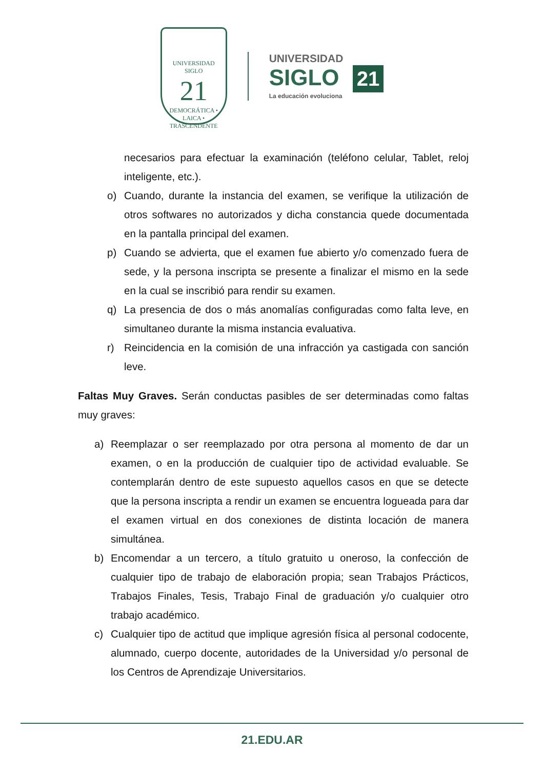UNIVERSIDAD
SIGLO
21
DEMOCRÁTICA • LAICA • TRASCENDENTE
UNIVERSIDAD
SIGLO 21
La educación evoluciona
necesarios para efectuar la examinación (teléfono celular, Tablet, reloj inteligente, etc.).
o) Cuando, durante la instancia del examen, se verifique la utilización de otros softwares no autorizados y dicha constancia quede documentada en la pantalla principal del examen.
p) Cuando se advierta, que el examen fue abierto y/o comenzado fuera de sede, y la persona inscripta se presente a finalizar el mismo en la sede en la cual se inscribió para rendir su examen.
q) La presencia de dos o más anomalías configuradas como falta leve, en simultaneo durante la misma instancia evaluativa.
r) Reincidencia en la comisión de una infracción ya castigada con sanción leve.
Faltas Muy Graves. Serán conductas pasibles de ser determinadas como faltas muy graves:
a) Reemplazar o ser reemplazado por otra persona al momento de dar un examen, o en la producción de cualquier tipo de actividad evaluable. Se contemplarán dentro de este supuesto aquellos casos en que se detecte que la persona inscripta a rendir un examen se encuentra logueada para dar el examen virtual en dos conexiones de distinta locación de manera simultánea.
b) Encomendar a un tercero, a título gratuito u oneroso, la confección de cualquier tipo de trabajo de elaboración propia; sean Trabajos Prácticos, Trabajos Finales, Tesis, Trabajo Final de graduación y/o cualquier otro trabajo académico.
c) Cualquier tipo de actitud que implique agresión física al personal codocente, alumnado, cuerpo docente, autoridades de la Universidad y/o personal de los Centros de Aprendizaje Universitarios.
21.EDU.AR